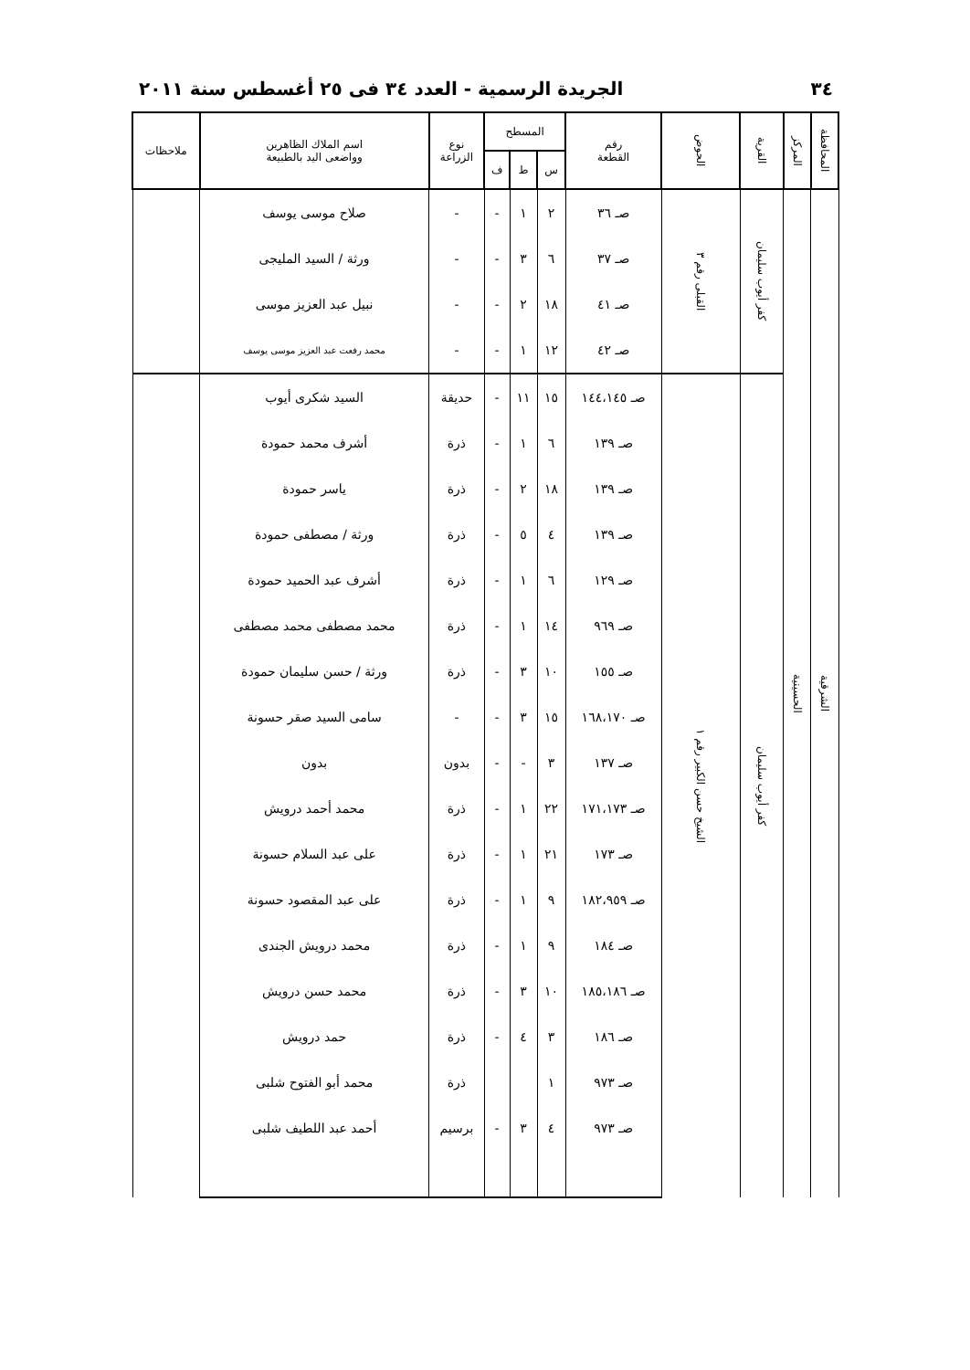٣٤ الجريدة الرسمية - العدد ٣٤ فى ٢٥ أغسطس سنة ٢٠١١
| المحافظة | المركز | القرية | الحوض | رقم القطعة | المسطح | | | نوع الزراعة | اسم الملاك الظاهرين وواضعى اليد بالطبيعة | ملاحظات |
| --- | --- | --- | --- | --- | --- | --- | --- | --- | --- | --- |
| | | | | | س | ط | ف | | | |
| الشرقية | الحسينية | كفر أيوب سليمان | القبلى رقم ٣ | صـ ٣٦ | ٢ | ١ | - | - | صلاح موسى يوسف | |
| | | | | صـ ٣٧ | ٦ | ٣ | - | - | ورثة / السيد المليجى | |
| | | | | صـ ٤١ | ١٨ | ٢ | - | - | نبيل عبد العزيز موسى | |
| | | | | صـ ٤٢ | ١٢ | ١ | - | - | محمد رفعت عبد العزيز موسى يوسف | |
| | | كفر أيوب سليمان | الشيخ حسن الكبير رقم ١ | صـ ١٤٤،١٤٥ | ١٥ | ١١ | - | حديقة | السيد شكرى أيوب | |
| | | | | صـ ١٣٩ | ٦ | ١ | - | ذرة | أشرف محمد حمودة | |
| | | | | صـ ١٣٩ | ١٨ | ٢ | - | ذرة | ياسر حمودة | |
| | | | | صـ ١٣٩ | ٤ | ٥ | - | ذرة | ورثة / مصطفى حمودة | |
| | | | | صـ ١٢٩ | ٦ | ١ | - | ذرة | أشرف عبد الحميد حمودة | |
| | | | | صـ ٩٦٩ | ١٤ | ١ | - | ذرة | محمد مصطفى محمد مصطفى | |
| | | | | صـ ١٥٥ | ١٠ | ٣ | - | ذرة | ورثة / حسن سليمان حمودة | |
| | | | | صـ ١٦٨،١٧٠ | ١٥ | ٣ | - | - | سامى السيد صقر حسونة | |
| | | | | صـ ١٣٧ | ٣ | - | - | بدون | بدون | |
| | | | | صـ ١٧١،١٧٣ | ٢٢ | ١ | - | ذرة | محمد أحمد درويش | |
| | | | | صـ ١٧٣ | ٢١ | ١ | - | ذرة | على عبد السلام حسونة | |
| | | | | صـ ١٨٢،٩٥٩ | ٩ | ١ | - | ذرة | على عبد المقصود حسونة | |
| | | | | صـ ١٨٤ | ٩ | ١ | - | ذرة | محمد درويش الجندى | |
| | | | | صـ ١٨٥،١٨٦ | ١٠ | ٣ | - | ذرة | محمد حسن درويش | |
| | | | | صـ ١٨٦ | ٣ | ٤ | - | ذرة | حمد درويش | |
| | | | | صـ ٩٧٣ | ١ | | | ذرة | محمد أبو الفتوح شلبى | |
| | | | | صـ ٩٧٣ | ٤ | ٣ | - | برسيم | أحمد عبد اللطيف شلبى | |